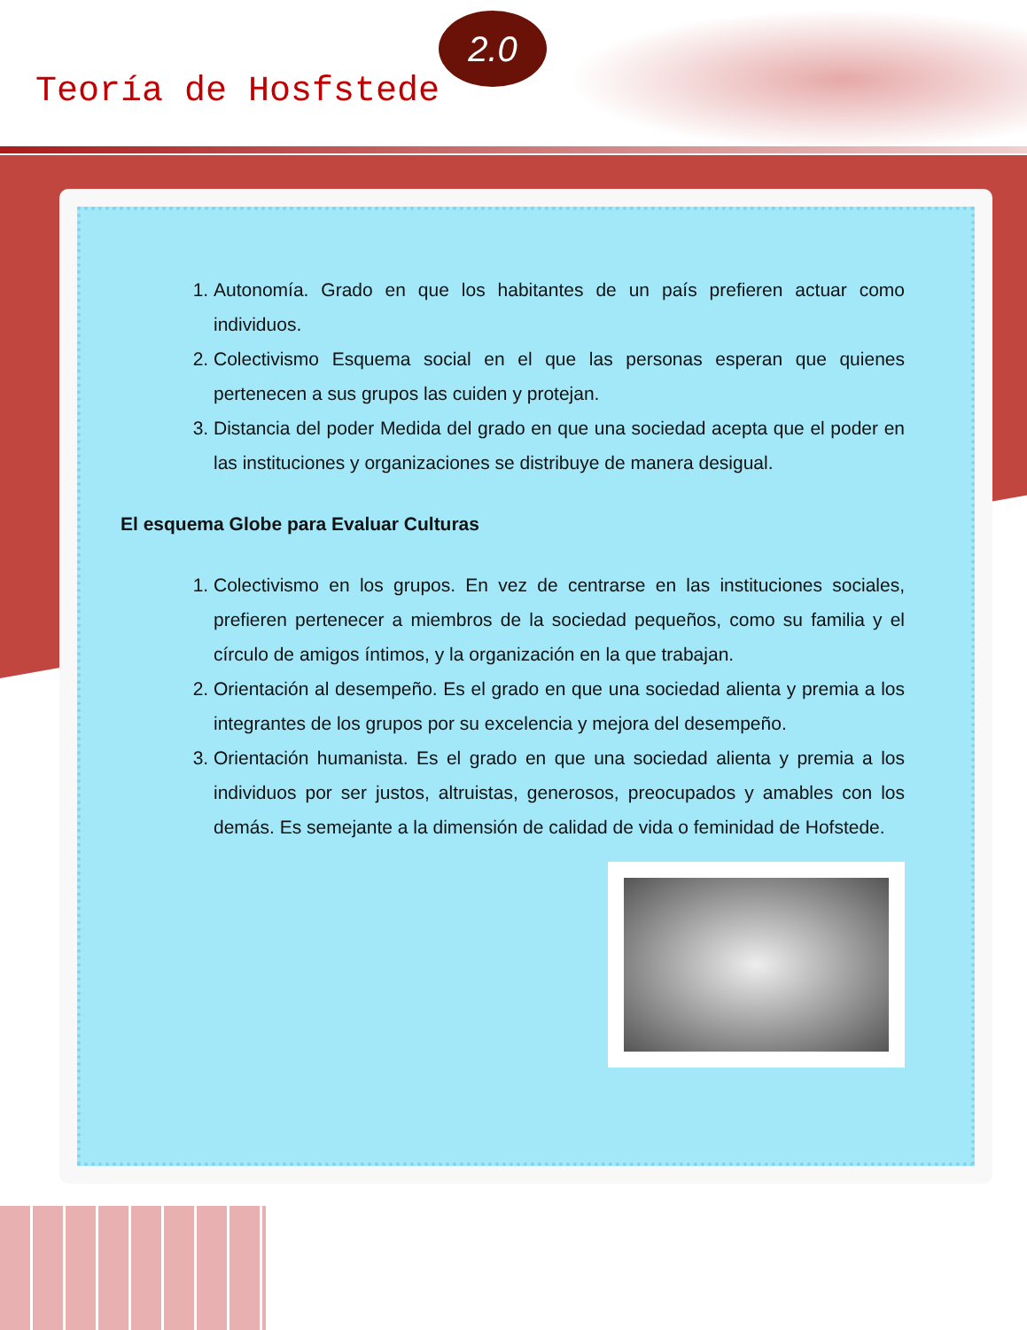Teoría de Hosfstede
2.0
1. Autonomía. Grado en que los habitantes de un país prefieren actuar como individuos.
2. Colectivismo Esquema social en el que las personas esperan que quienes pertenecen a sus grupos las cuiden y protejan.
3. Distancia del poder Medida del grado en que una sociedad acepta que el poder en las instituciones y organizaciones se distribuye de manera desigual.
El esquema Globe para Evaluar Culturas
1. Colectivismo en los grupos. En vez de centrarse en las instituciones sociales, prefieren pertenecer a miembros de la sociedad pequeños, como su familia y el círculo de amigos íntimos, y la organización en la que trabajan.
2. Orientación al desempeño. Es el grado en que una sociedad alienta y premia a los integrantes de los grupos por su excelencia y mejora del desempeño.
3. Orientación humanista. Es el grado en que una sociedad alienta y premia a los individuos por ser justos, altruistas, generosos, preocupados y amables con los demás. Es semejante a la dimensión de calidad de vida o feminidad de Hofstede.